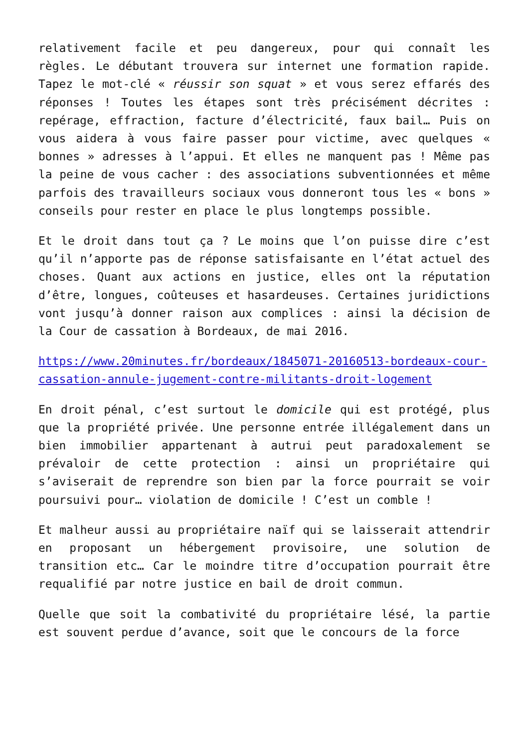relativement facile et peu dangereux, pour qui connaît les règles. Le débutant trouvera sur internet une formation rapide. Tapez le mot-clé « réussir son squat » et vous serez effarés des réponses ! Toutes les étapes sont très précisément décrites : repérage, effraction, facture d’électricité, faux bail… Puis on vous aidera à vous faire passer pour victime, avec quelques « bonnes » adresses à l’appui. Et elles ne manquent pas ! Même pas la peine de vous cacher : des associations subventionnées et même parfois des travailleurs sociaux vous donneront tous les « bons » conseils pour rester en place le plus longtemps possible.
Et le droit dans tout ça ? Le moins que l’on puisse dire c’est qu’il n’apporte pas de réponse satisfaisante en l’état actuel des choses. Quant aux actions en justice, elles ont la réputation d’être, longues, coûteuses et hasardeuses. Certaines juridictions vont jusqu’à donner raison aux complices : ainsi la décision de la Cour de cassation à Bordeaux, de mai 2016.
https://www.20minutes.fr/bordeaux/1845071-20160513-bordeaux-cour-cassation-annule-jugement-contre-militants-droit-logement
En droit pénal, c’est surtout le domicile qui est protégé, plus que la propriété privée. Une personne entrée illégalement dans un bien immobilier appartenant à autrui peut paradoxalement se prévaloir de cette protection : ainsi un propriétaire qui s’aviserait de reprendre son bien par la force pourrait se voir poursuivi pour… violation de domicile ! C’est un comble !
Et malheur aussi au propriétaire naïf qui se laisserait attendrir en proposant un hébergement provisoire, une solution de transition etc… Car le moindre titre d’occupation pourrait être requalifié par notre justice en bail de droit commun.
Quelle que soit la combativité du propriétaire lésé, la partie est souvent perdue d’avance, soit que le concours de la force